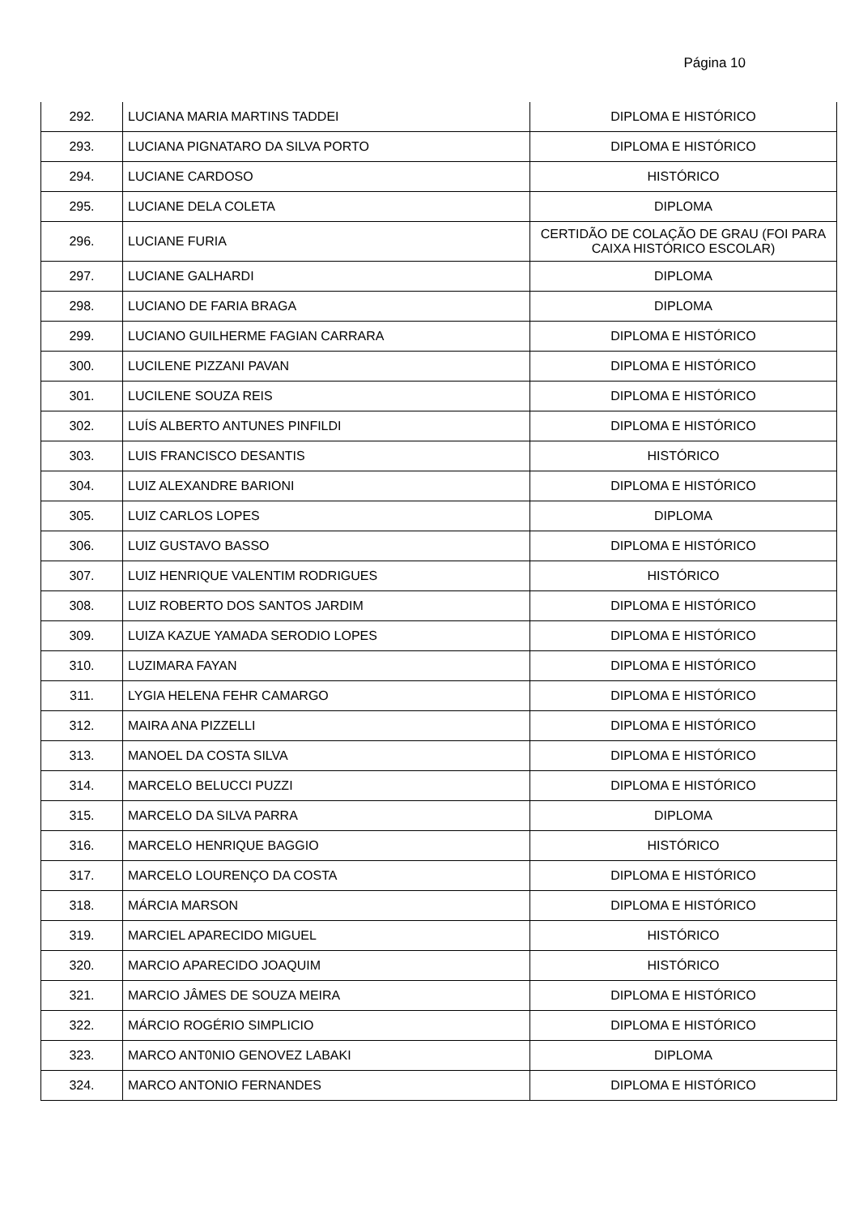Página 10
| 292. | LUCIANA MARIA MARTINS TADDEI | DIPLOMA E HISTÓRICO |
| 293. | LUCIANA PIGNATARO DA SILVA PORTO | DIPLOMA E HISTÓRICO |
| 294. | LUCIANE CARDOSO | HISTÓRICO |
| 295. | LUCIANE DELA COLETA | DIPLOMA |
| 296. | LUCIANE FURIA | CERTIDÃO DE COLAÇÃO DE GRAU (FOI PARA CAIXA HISTÓRICO ESCOLAR) |
| 297. | LUCIANE GALHARDI | DIPLOMA |
| 298. | LUCIANO DE FARIA BRAGA | DIPLOMA |
| 299. | LUCIANO GUILHERME FAGIAN CARRARA | DIPLOMA E HISTÓRICO |
| 300. | LUCILENE PIZZANI PAVAN | DIPLOMA E HISTÓRICO |
| 301. | LUCILENE SOUZA REIS | DIPLOMA E HISTÓRICO |
| 302. | LUÍS ALBERTO ANTUNES PINFILDI | DIPLOMA E HISTÓRICO |
| 303. | LUIS FRANCISCO DESANTIS | HISTÓRICO |
| 304. | LUIZ ALEXANDRE BARIONI | DIPLOMA E HISTÓRICO |
| 305. | LUIZ CARLOS LOPES | DIPLOMA |
| 306. | LUIZ GUSTAVO BASSO | DIPLOMA E HISTÓRICO |
| 307. | LUIZ HENRIQUE VALENTIM RODRIGUES | HISTÓRICO |
| 308. | LUIZ ROBERTO DOS SANTOS JARDIM | DIPLOMA E HISTÓRICO |
| 309. | LUIZA KAZUE YAMADA SERODIO LOPES | DIPLOMA E HISTÓRICO |
| 310. | LUZIMARA FAYAN | DIPLOMA E HISTÓRICO |
| 311. | LYGIA HELENA FEHR CAMARGO | DIPLOMA E HISTÓRICO |
| 312. | MAIRA ANA PIZZELLI | DIPLOMA E HISTÓRICO |
| 313. | MANOEL DA COSTA SILVA | DIPLOMA E HISTÓRICO |
| 314. | MARCELO BELUCCI PUZZI | DIPLOMA E HISTÓRICO |
| 315. | MARCELO DA SILVA PARRA | DIPLOMA |
| 316. | MARCELO HENRIQUE BAGGIO | HISTÓRICO |
| 317. | MARCELO LOURENÇO DA COSTA | DIPLOMA E HISTÓRICO |
| 318. | MÁRCIA MARSON | DIPLOMA E HISTÓRICO |
| 319. | MARCIEL APARECIDO MIGUEL | HISTÓRICO |
| 320. | MARCIO APARECIDO JOAQUIM | HISTÓRICO |
| 321. | MARCIO JÂMES DE SOUZA MEIRA | DIPLOMA E HISTÓRICO |
| 322. | MÁRCIO ROGÉRIO SIMPLICIO | DIPLOMA E HISTÓRICO |
| 323. | MARCO ANT0NIO GENOVEZ LABAKI | DIPLOMA |
| 324. | MARCO ANTONIO FERNANDES | DIPLOMA E HISTÓRICO |